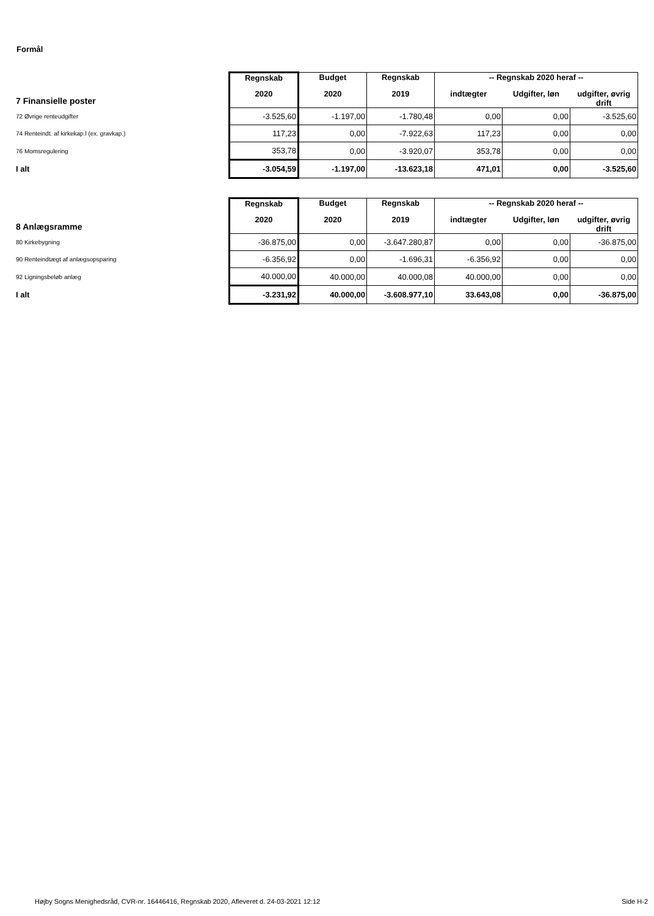Formål
| 7 Finansielle poster | Regnskab | Budget | Regnskab | -- Regnskab 2020 heraf -- | | |
| --- | --- | --- | --- | --- | --- | --- |
| | 2020 | 2020 | 2019 | indtægter | Udgifter, løn | udgifter, øvrig drift |
| 72 Øvrige renteudgifter | -3.525,60 | -1.197,00 | -1.780,48 | 0,00 | 0,00 | -3.525,60 |
| 74 Renteindt. af kirkekap.l (ex. gravkap.) | 117,23 | 0,00 | -7.922,63 | 117,23 | 0,00 | 0,00 |
| 76 Momsregulering | 353,78 | 0,00 | -3.920,07 | 353,78 | 0,00 | 0,00 |
| I alt | -3.054,59 | -1.197,00 | -13.623,18 | 471,01 | 0,00 | -3.525,60 |
| 8 Anlægsramme | Regnskab | Budget | Regnskab | -- Regnskab 2020 heraf -- | | |
| --- | --- | --- | --- | --- | --- | --- |
| | 2020 | 2020 | 2019 | indtægter | Udgifter, løn | udgifter, øvrig drift |
| 80 Kirkebygning | -36.875,00 | 0,00 | -3.647.280,87 | 0,00 | 0,00 | -36.875,00 |
| 90 Renteindtægt af anlægsopsparing | -6.356,92 | 0,00 | -1.696,31 | -6.356,92 | 0,00 | 0,00 |
| 92 Ligningsbeløb anlæg | 40.000,00 | 40.000,00 | 40.000,08 | 40.000,00 | 0,00 | 0,00 |
| I alt | -3.231,92 | 40.000,00 | -3.608.977,10 | 33.643,08 | 0,00 | -36.875,00 |
Højby Sogns Menighedsråd, CVR-nr. 16446416, Regnskab 2020, Afleveret d. 24-03-2021 12:12 Side H-2